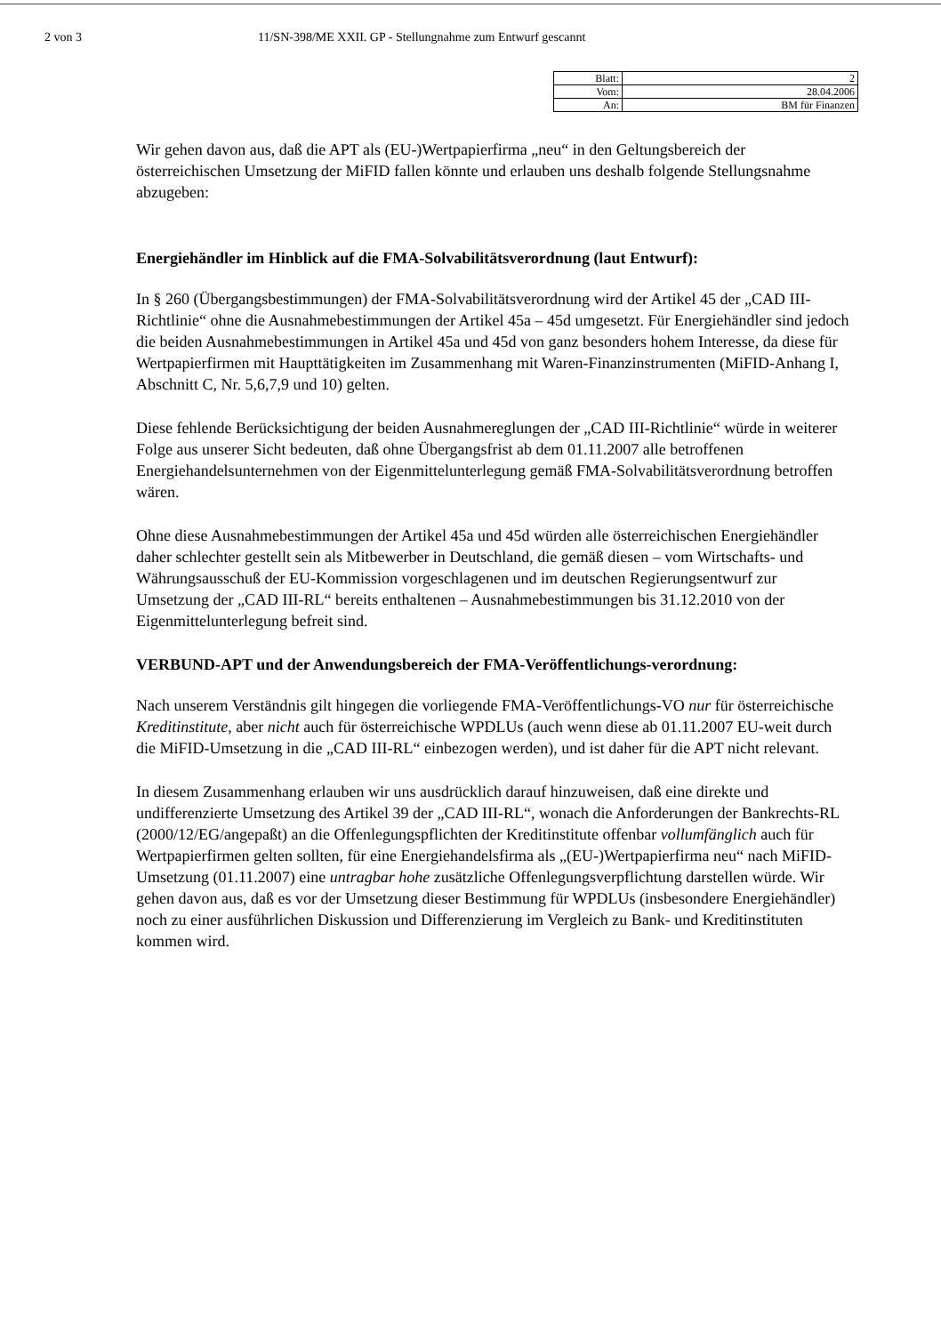2 von 3 11/SN-398/ME XXII. GP - Stellungnahme zum Entwurf gescannt
| Blatt: | 2 |
| Vom: | 28.04.2006 |
| An: | BM für Finanzen |
Wir gehen davon aus, daß die APT als (EU-)Wertpapierfirma „neu“ in den Geltungsbereich der österreichischen Umsetzung der MiFID fallen könnte und erlauben uns deshalb folgende Stellungsnahme abzugeben:
Energiehändler im Hinblick auf die FMA-Solvabilitätsverordnung (laut Entwurf):
In § 260 (Übergangsbestimmungen) der FMA-Solvabilitätsverordnung wird der Artikel 45 der „CAD III-Richtlinie“ ohne die Ausnahmebestimmungen der Artikel 45a – 45d umgesetzt. Für Energiehändler sind jedoch die beiden Ausnahmebestimmungen in Artikel 45a und 45d von ganz besonders hohem Interesse, da diese für Wertpapierfirmen mit Haupttätigkeiten im Zusammenhang mit Waren-Finanzinstrumenten (MiFID-Anhang I, Abschnitt C, Nr. 5,6,7,9 und 10) gelten.
Diese fehlende Berücksichtigung der beiden Ausnahmereglungen der „CAD III-Richtlinie“ würde in weiterer Folge aus unserer Sicht bedeuten, daß ohne Übergangsfrist ab dem 01.11.2007 alle betroffenen Energiehandelsunternehmen von der Eigenmittelunterlegung gemäß FMA-Solvabilitätsverordnung betroffen wären.
Ohne diese Ausnahmebestimmungen der Artikel 45a und 45d würden alle österreichischen Energiehändler daher schlechter gestellt sein als Mitbewerber in Deutschland, die gemäß diesen – vom Wirtschafts- und Währungsausschuß der EU-Kommission vorgeschlagenen und im deutschen Regierungsentwurf zur Umsetzung der „CAD III-RL“ bereits enthaltenen – Ausnahmebestimmungen bis 31.12.2010 von der Eigenmittelunterlegung befreit sind.
VERBUND-APT und der Anwendungsbereich der FMA-Veröffentlichungs-verordnung:
Nach unserem Verständnis gilt hingegen die vorliegende FMA-Veröffentlichungs-VO nur für österreichische Kreditinstitute, aber nicht auch für österreichische WPDLUs (auch wenn diese ab 01.11.2007 EU-weit durch die MiFID-Umsetzung in die „CAD III-RL“ einbezogen werden), und ist daher für die APT nicht relevant.
In diesem Zusammenhang erlauben wir uns ausdrücklich darauf hinzuweisen, daß eine direkte und undifferenzierte Umsetzung des Artikel 39 der „CAD III-RL“, wonach die Anforderungen der Bankrechts-RL (2000/12/EG/angepaßt) an die Offenlegungspflichten der Kreditinstitute offenbar vollumfänglich auch für Wertpapierfirmen gelten sollten, für eine Energiehandelsfirma als „(EU-)Wertpapierfirma neu“ nach MiFID-Umsetzung (01.11.2007) eine untragbar hohe zusätzliche Offenlegungsverpflichtung darstellen würde. Wir gehen davon aus, daß es vor der Umsetzung dieser Bestimmung für WPDLUs (insbesondere Energiehändler) noch zu einer ausführlichen Diskussion und Differenzierung im Vergleich zu Bank- und Kreditinstituten kommen wird.